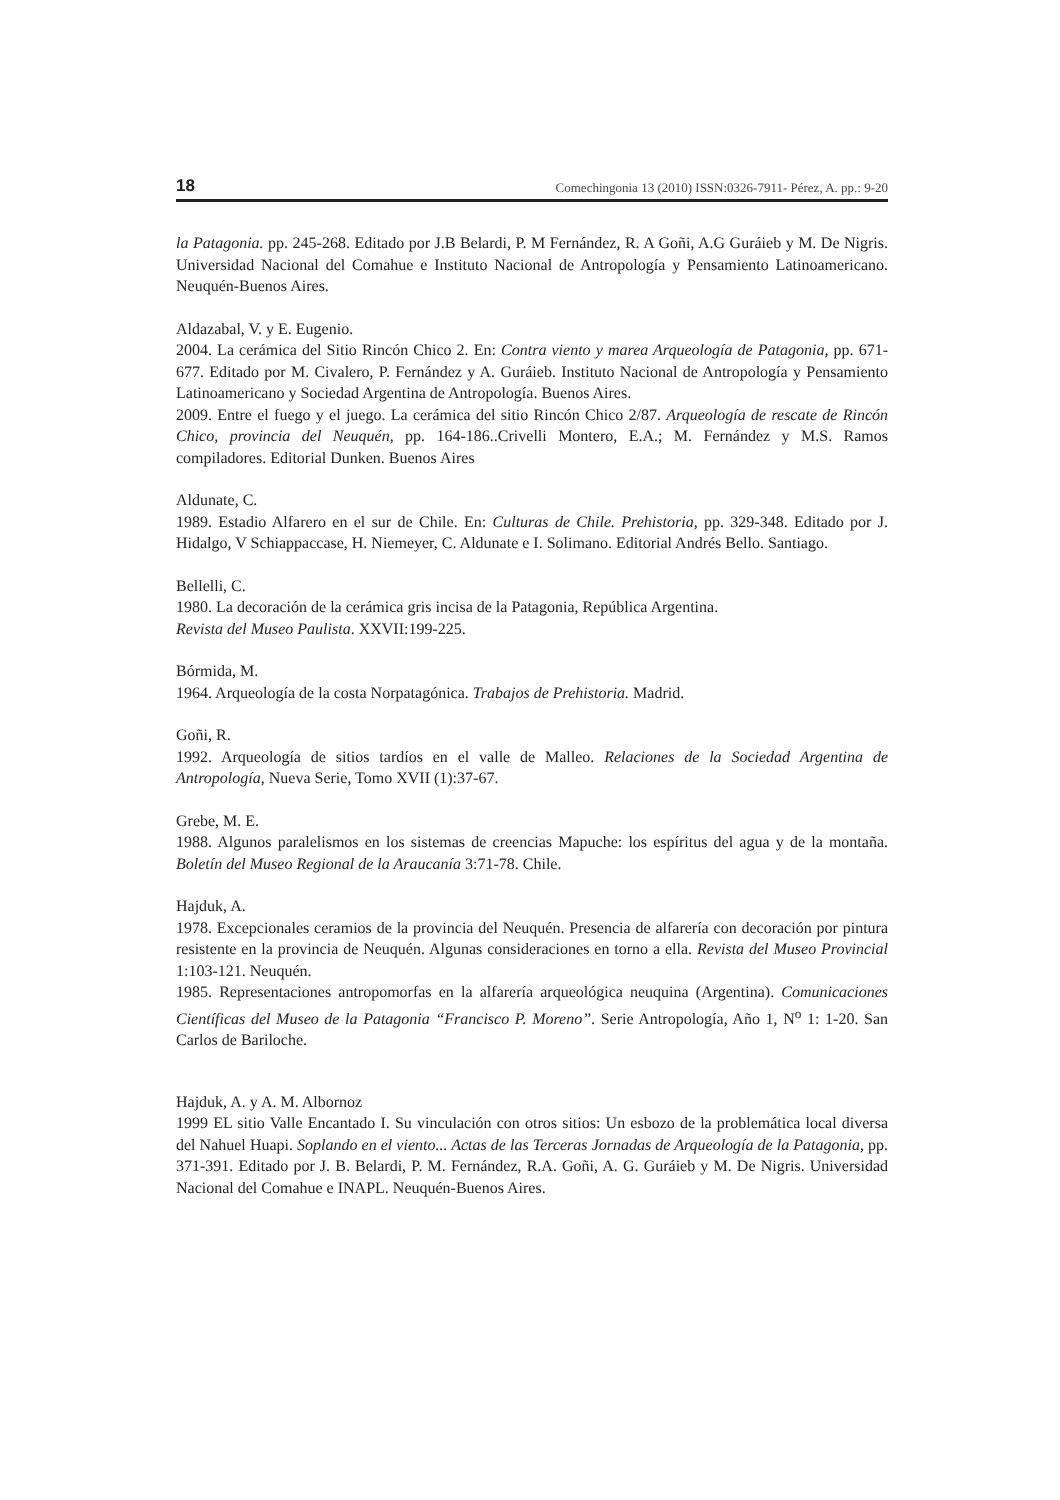18 Comechingonia 13 (2010) ISSN:0326-7911- Pérez, A. pp.: 9-20
la Patagonia. pp. 245-268. Editado por J.B Belardi, P. M Fernández, R. A Goñi, A.G Guráieb y M. De Nigris. Universidad Nacional del Comahue e Instituto Nacional de Antropología y Pensamiento Latinoamericano. Neuquén-Buenos Aires.
Aldazabal, V. y E. Eugenio.
2004. La cerámica del Sitio Rincón Chico 2. En: Contra viento y marea Arqueología de Patagonia, pp. 671-677. Editado por M. Civalero, P. Fernández y A. Guráieb. Instituto Nacional de Antropología y Pensamiento Latinoamericano y Sociedad Argentina de Antropología. Buenos Aires.
2009. Entre el fuego y el juego. La cerámica del sitio Rincón Chico 2/87. Arqueología de rescate de Rincón Chico, provincia del Neuquén, pp. 164-186..Crivelli Montero, E.A.; M. Fernández y M.S. Ramos compiladores. Editorial Dunken. Buenos Aires
Aldunate, C.
1989. Estadio Alfarero en el sur de Chile. En: Culturas de Chile. Prehistoria, pp. 329-348. Editado por J. Hidalgo, V Schiappaccase, H. Niemeyer, C. Aldunate e I. Solimano. Editorial Andrés Bello. Santiago.
Bellelli, C.
1980. La decoración de la cerámica gris incisa de la Patagonia, República Argentina.
Revista del Museo Paulista. XXVII:199-225.
Bórmida, M.
1964. Arqueología de la costa Norpatagónica. Trabajos de Prehistoria. Madrid.
Goñi, R.
1992. Arqueología de sitios tardíos en el valle de Malleo. Relaciones de la Sociedad Argentina de Antropología, Nueva Serie, Tomo XVII (1):37-67.
Grebe, M. E.
1988. Algunos paralelismos en los sistemas de creencias Mapuche: los espíritus del agua y de la montaña. Boletín del Museo Regional de la Araucanía 3:71-78. Chile.
Hajduk, A.
1978. Excepcionales ceramios de la provincia del Neuquén. Presencia de alfarería con decoración por pintura resistente en la provincia de Neuquén. Algunas consideraciones en torno a ella. Revista del Museo Provincial 1:103-121. Neuquén.
1985. Representaciones antropomorfas en la alfarería arqueológica neuquina (Argentina). Comunicaciones Científicas del Museo de la Patagonia “Francisco P. Moreno”. Serie Antropología, Año 1, N<sup>o</sup> 1: 1-20. San Carlos de Bariloche.
Hajduk, A. y A. M. Albornoz
1999 EL sitio Valle Encantado I. Su vinculación con otros sitios: Un esbozo de la problemática local diversa del Nahuel Huapi. Soplando en el viento... Actas de las Terceras Jornadas de Arqueología de la Patagonia, pp. 371-391. Editado por J. B. Belardi, P. M. Fernández, R.A. Goñi, A. G. Guráieb y M. De Nigris. Universidad Nacional del Comahue e INAPL. Neuquén-Buenos Aires.